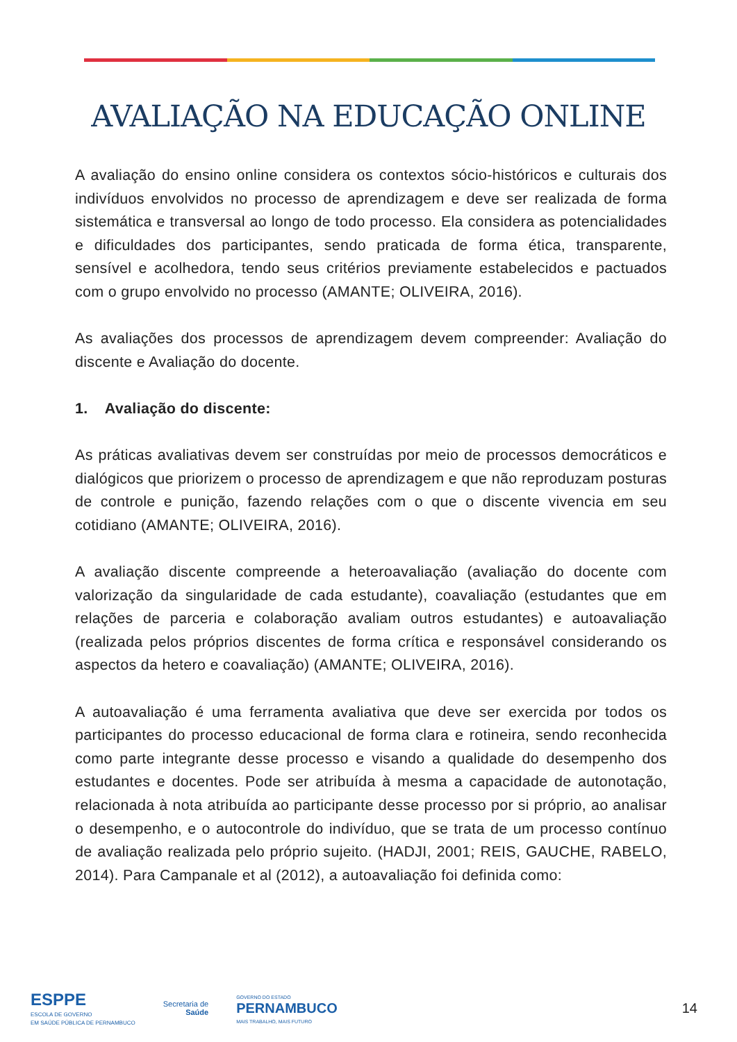AVALIAÇÃO NA EDUCAÇÃO ONLINE
A avaliação do ensino online considera os contextos sócio-históricos e culturais dos indivíduos envolvidos no processo de aprendizagem e deve ser realizada de forma sistemática e transversal ao longo de todo processo. Ela considera as potencialidades e dificuldades dos participantes, sendo praticada de forma ética, transparente, sensível e acolhedora, tendo seus critérios previamente estabelecidos e pactuados com o grupo envolvido no processo (AMANTE; OLIVEIRA, 2016).
As avaliações dos processos de aprendizagem devem compreender: Avaliação do discente e Avaliação do docente.
1. Avaliação do discente:
As práticas avaliativas devem ser construídas por meio de processos democráticos e dialógicos que priorizem o processo de aprendizagem e que não reproduzam posturas de controle e punição, fazendo relações com o que o discente vivencia em seu cotidiano (AMANTE; OLIVEIRA, 2016).
A avaliação discente compreende a heteroavaliação (avaliação do docente com valorização da singularidade de cada estudante), coavaliação (estudantes que em relações de parceria e colaboração avaliam outros estudantes) e autoavaliação (realizada pelos próprios discentes de forma crítica e responsável considerando os aspectos da hetero e coavaliação) (AMANTE; OLIVEIRA, 2016).
A autoavaliação é uma ferramenta avaliativa que deve ser exercida por todos os participantes do processo educacional de forma clara e rotineira, sendo reconhecida como parte integrante desse processo e visando a qualidade do desempenho dos estudantes e docentes. Pode ser atribuída à mesma a capacidade de autonotação, relacionada à nota atribuída ao participante desse processo por si próprio, ao analisar o desempenho, e o autocontrole do indivíduo, que se trata de um processo contínuo de avaliação realizada pelo próprio sujeito. (HADJI, 2001; REIS, GAUCHE, RABELO, 2014). Para Campanale et al (2012), a autoavaliação foi definida como:
ESPPE
ESCOLA DE GOVERNO
EM SAÚDE PÚBLICA DE PERNAMBUCO
Secretaria de
Saúde
GOVERNO DO ESTADO
PERNAMBUCO
MAIS TRABALHO, MAIS FUTURO
14